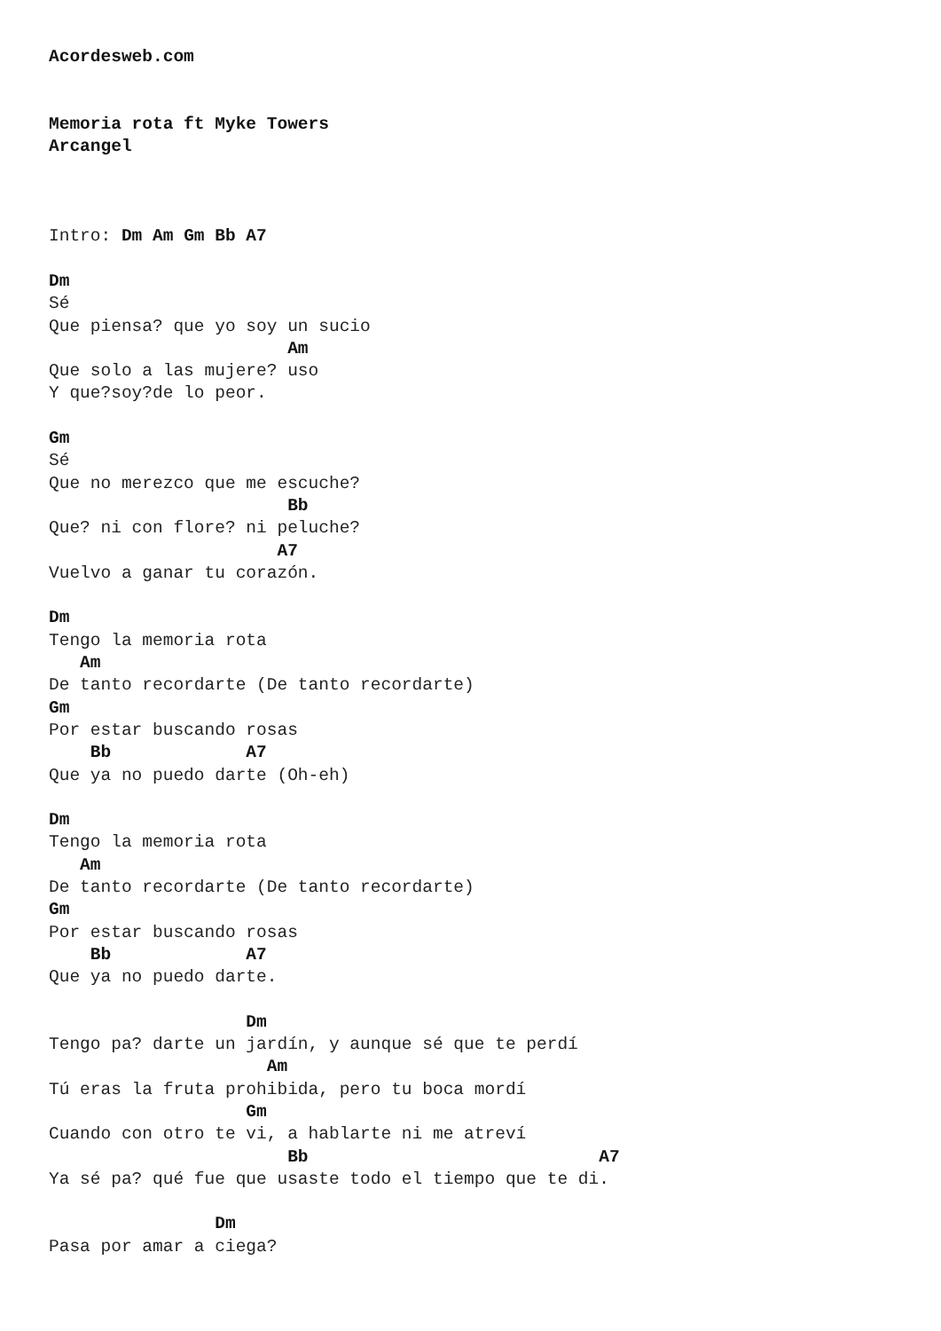Acordesweb.com


Memoria rota ft Myke Towers
Arcangel



Intro: Dm Am Gm Bb A7

Dm
Sé
Que piensa? que yo soy un sucio
                       Am
Que solo a las mujere? uso
Y que?soy?de lo peor.

Gm
Sé
Que no merezco que me escuche?
                       Bb
Que? ni con flore? ni peluche?
                      A7
Vuelvo a ganar tu corazón.

Dm
Tengo la memoria rota
   Am
De tanto recordarte (De tanto recordarte)
Gm
Por estar buscando rosas
    Bb             A7
Que ya no puedo darte (Oh-eh)

Dm
Tengo la memoria rota
   Am
De tanto recordarte (De tanto recordarte)
Gm
Por estar buscando rosas
    Bb             A7
Que ya no puedo darte.

                   Dm
Tengo pa? darte un jardín, y aunque sé que te perdí
                     Am
Tú eras la fruta prohibida, pero tu boca mordí
                   Gm
Cuando con otro te vi, a hablarte ni me atreví
                       Bb                            A7
Ya sé pa? qué fue que usaste todo el tiempo que te di.

                Dm
Pasa por amar a ciega?